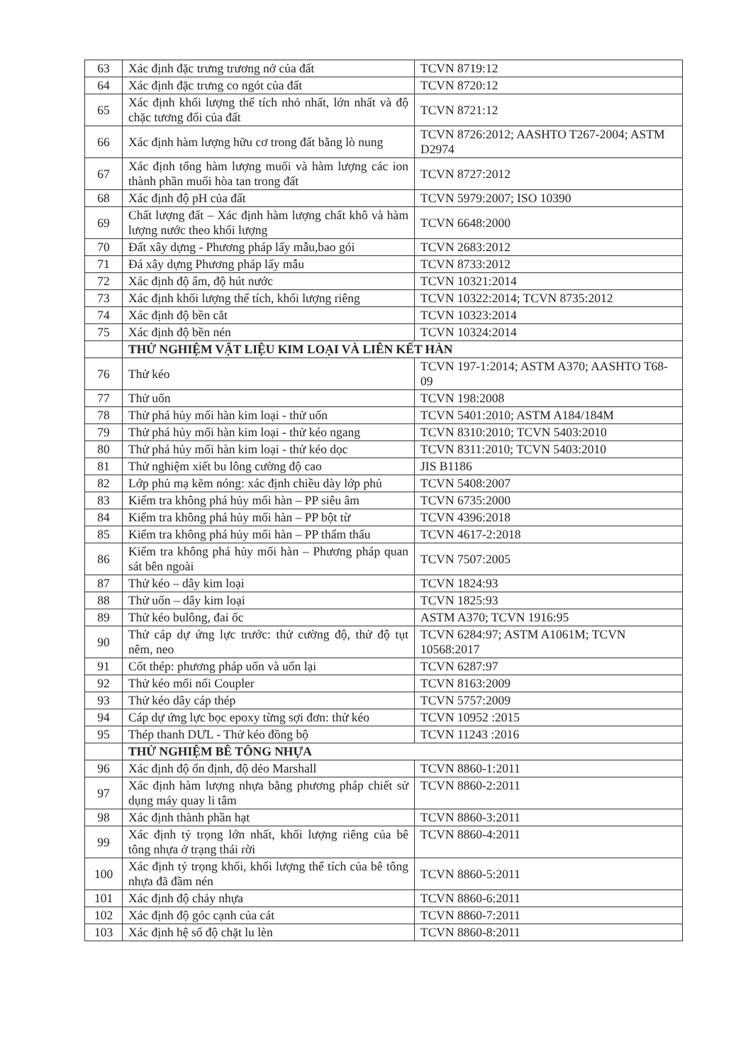| 63 | Xác định đặc trưng trương nở của đất | TCVN 8719:12 |
| 64 | Xác định đặc trưng co ngót của đất | TCVN 8720:12 |
| 65 | Xác định khối lượng thể tích nhỏ nhất, lớn nhất và độ chặc tương đối của đất | TCVN 8721:12 |
| 66 | Xác định hàm lượng hữu cơ trong đất bằng lò nung | TCVN 8726:2012; AASHTO T267-2004; ASTM D2974 |
| 67 | Xác định tổng hàm lượng muối và hàm lượng các ion thành phần muối hòa tan trong đất | TCVN 8727:2012 |
| 68 | Xác định độ pH của đất | TCVN 5979:2007; ISO 10390 |
| 69 | Chất lượng đất – Xác định hàm lượng chất khô và hàm lượng nước theo khối lượng | TCVN 6648:2000 |
| 70 | Đất xây dựng - Phương pháp lấy mẫu,bao gói | TCVN 2683:2012 |
| 71 | Đá xây dựng Phương pháp lấy mẫu | TCVN 8733:2012 |
| 72 | Xác định độ ẩm, độ hút nước | TCVN 10321:2014 |
| 73 | Xác định khối lượng thể tích, khối lượng riêng | TCVN 10322:2014; TCVN 8735:2012 |
| 74 | Xác định độ bền cắt | TCVN 10323:2014 |
| 75 | Xác định độ bền nén | TCVN 10324:2014 |
| | THỬ NGHIỆM VẬT LIỆU KIM LOẠI VÀ LIÊN KẾT HÀN | |
| 76 | Thử kéo | TCVN 197-1:2014; ASTM A370; AASHTO T68-09 |
| 77 | Thử uốn | TCVN 198:2008 |
| 78 | Thử phá hủy mối hàn kim loại - thử uốn | TCVN 5401:2010; ASTM A184/184M |
| 79 | Thử phá hủy mối hàn kim loại - thử kéo ngang | TCVN 8310:2010; TCVN 5403:2010 |
| 80 | Thử phá hủy mối hàn kim loại - thử kéo dọc | TCVN 8311:2010; TCVN 5403:2010 |
| 81 | Thử nghiệm xiết bu lông cường độ cao | JIS B1186 |
| 82 | Lớp phủ mạ kẽm nóng: xác định chiều dày lớp phủ | TCVN 5408:2007 |
| 83 | Kiểm tra không phá hủy mối hàn – PP siêu âm | TCVN 6735:2000 |
| 84 | Kiểm tra không phá hủy mối hàn – PP bột từ | TCVN 4396:2018 |
| 85 | Kiểm tra không phá hủy mối hàn – PP thẩm thấu | TCVN 4617-2:2018 |
| 86 | Kiểm tra không phá hủy mối hàn – Phương pháp quan sát bên ngoài | TCVN 7507:2005 |
| 87 | Thử kéo – dây kim loại | TCVN 1824:93 |
| 88 | Thử uốn – dây kim loại | TCVN 1825:93 |
| 89 | Thử kéo bulông, đai ốc | ASTM A370; TCVN 1916:95 |
| 90 | Thử cáp dự ứng lực trước: thử cường độ, thử độ tụt nêm, neo | TCVN 6284:97; ASTM A1061M; TCVN 10568:2017 |
| 91 | Cốt thép: phương pháp uốn và uốn lại | TCVN 6287:97 |
| 92 | Thử kéo mối nối Coupler | TCVN 8163:2009 |
| 93 | Thử kéo dây cáp thép | TCVN 5757:2009 |
| 94 | Cáp dự ứng lực bọc epoxy từng sợi đơn: thử kéo | TCVN 10952 :2015 |
| 95 | Thép thanh DƯL - Thử kéo đồng bộ | TCVN 11243 :2016 |
| | THỬ NGHIỆM BÊ TÔNG NHỰA | |
| 96 | Xác định độ ổn định, độ dẻo Marshall | TCVN 8860-1:2011 |
| 97 | Xác định hàm lượng nhựa bằng phương pháp chiết sử dụng máy quay li tâm | TCVN 8860-2:2011 |
| 98 | Xác định thành phần hạt | TCVN 8860-3:2011 |
| 99 | Xác định tỷ trọng lớn nhất, khối lượng riêng của bê tông nhựa ở trạng thái rời | TCVN 8860-4:2011 |
| 100 | Xác định tỷ trọng khối, khối lượng thể tích của bê tông nhựa đã đầm nén | TCVN 8860-5:2011 |
| 101 | Xác định độ chảy nhựa | TCVN 8860-6:2011 |
| 102 | Xác định độ góc cạnh của cát | TCVN 8860-7:2011 |
| 103 | Xác định hệ số độ chặt lu lèn | TCVN 8860-8:2011 |